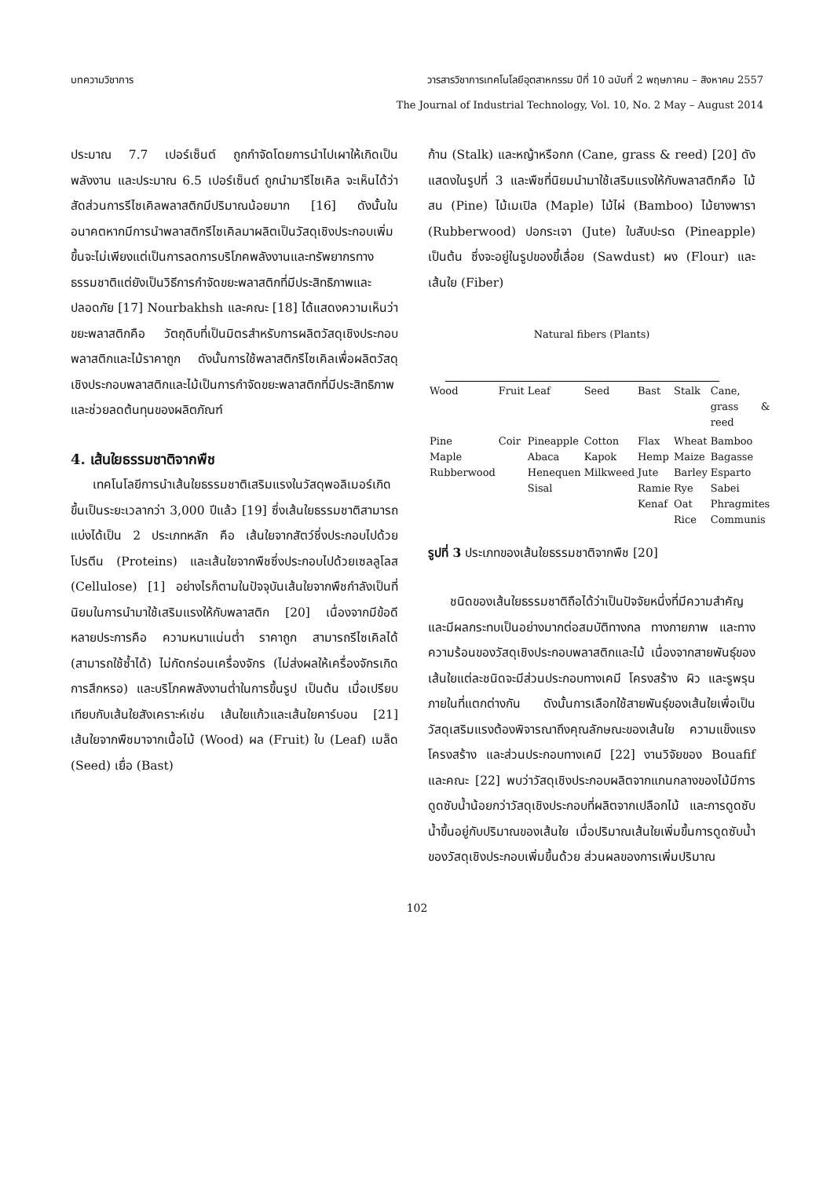บทความวิชาการ วารสารวิชาการเทคโนโลยีอุตสาหกรรม ปีที่ 10 ฉบับที่ 2 พฤษภาคม – สิงหาคม 2557
The Journal of Industrial Technology, Vol. 10, No. 2 May – August 2014
ประมาณ 7.7 เปอร์เซ็นต์ ถูกกำจัดโดยการนำไปเผาให้เกิดเป็นพลังงาน และประมาณ 6.5 เปอร์เซ็นต์ ถูกนำมารีไซเคิล จะเห็นได้ว่าสัดส่วนการรีไซเคิลพลาสติกมีปริมาณน้อยมาก [16] ดังนั้นในอนาคตหากมีการนำพลาสติกรีไซเคิลมาผลิตเป็นวัสดุเชิงประกอบเพิ่มขึ้นจะไม่เพียงแต่เป็นการลดการบริโภคพลังงานและทรัพยากรทางธรรมชาติแต่ยังเป็นวิธีการกำจัดขยะพลาสติกที่มีประสิทธิภาพและปลอดภัย [17] Nourbakhsh และคณะ [18] ได้แสดงความเห็นว่าขยะพลาสติกคือ วัตถุดิบที่เป็นมิตรสำหรับการผลิตวัสดุเชิงประกอบพลาสติกและไม้ราคาถูก ดังนั้นการใช้พลาสติกรีไซเคิลเพื่อผลิตวัสดุเชิงประกอบพลาสติกและไม้เป็นการกำจัดขยะพลาสติกที่มีประสิทธิภาพและช่วยลดต้นทุนของผลิตภัณฑ์
4. เส้นใยธรรมชาติจากพืช
เทคโนโลยีการนำเส้นใยธรรมชาติเสริมแรงในวัสดุพอลิเมอร์เกิดขึ้นเป็นระยะเวลากว่า 3,000 ปีแล้ว [19] ซึ่งเส้นใยธรรมชาติสามารถแบ่งได้เป็น 2 ประเภทหลัก คือ เส้นใยจากสัตว์ซึ่งประกอบไปด้วยโปรตีน (Proteins) และเส้นใยจากพืชซึ่งประกอบไปด้วยเซลลูโลส (Cellulose) [1] อย่างไรก็ตามในปัจจุบันเส้นใยจากพืชกำลังเป็นที่นิยมในการนำมาใช้เสริมแรงให้กับพลาสติก [20] เนื่องจากมีข้อดีหลายประการคือ ความหนาแน่นต่ำ ราคาถูก สามารถรีไซเคิลได้ (สามารถใช้ซ้ำได้) ไม่กัดกร่อนเครื่องจักร (ไม่ส่งผลให้เครื่องจักรเกิดการสึกหรอ) และบริโภคพลังงานต่ำในการขึ้นรูป เป็นต้น เมื่อเปรียบเทียบกับเส้นใยสังเคราะห์เช่น เส้นใยแก้วและเส้นใยคาร์บอน [21] เส้นใยจากพืชมาจากเนื้อไม้ (Wood) ผล (Fruit) ใบ (Leaf) เมล็ด (Seed) เยื่อ (Bast)
ก้าน (Stalk) และหญ้าหรือกก (Cane, grass & reed) [20] ดังแสดงในรูปที่ 3 และพืชที่นิยมนำมาใช้เสริมแรงให้กับพลาสติกคือ ไม้สน (Pine) ไม้เมเปิล (Maple) ไม้ไผ่ (Bamboo) ไม้ยางพารา (Rubberwood) ปอกระเจา (Jute) ใบสับปะรด (Pineapple) เป็นต้น ซึ่งจะอยู่ในรูปของขี้เลื่อย (Sawdust) ผง (Flour) และเส้นใย (Fiber)
Natural fibers (Plants)
| Wood | Fruit | Leaf | Seed | Bast | Stalk | Cane, grass & reed |
| Pine Maple Rubberwood | Coir | Pineapple Abaca Henequen Sisal | Cotton Kapok Milkweed | Flax Hemp Jute Ramie Kenaf | Wheat Maize Barley Rye Oat Rice | Bamboo Bagasse Esparto Sabei Phragmites Communis |
รูปที่ 3 ประเภทของเส้นใยธรรมชาติจากพืช [20]
ชนิดของเส้นใยธรรมชาติถือได้ว่าเป็นปัจจัยหนึ่งที่มีความสำคัญและมีผลกระทบเป็นอย่างมากต่อสมบัติทางกล ทางกายภาพ และทางความร้อนของวัสดุเชิงประกอบพลาสติกและไม้ เนื่องจากสายพันธุ์ของเส้นใยแต่ละชนิดจะมีส่วนประกอบทางเคมี โครงสร้าง ผิว และรูพรุนภายในที่แตกต่างกัน ดังนั้นการเลือกใช้สายพันธุ์ของเส้นใยเพื่อเป็นวัสดุเสริมแรงต้องพิจารณาถึงคุณลักษณะของเส้นใย ความแข็งแรง โครงสร้าง และส่วนประกอบทางเคมี [22] งานวิจัยของ Bouafif และคณะ [22] พบว่าวัสดุเชิงประกอบผลิตจากแกนกลางของไม้มีการดูดซับน้ำน้อยกว่าวัสดุเชิงประกอบที่ผลิตจากเปลือกไม้ และการดูดซับน้ำขึ้นอยู่กับปริมาณของเส้นใย เมื่อปริมาณเส้นใยเพิ่มขึ้นการดูดซับน้ำของวัสดุเชิงประกอบเพิ่มขึ้นด้วย ส่วนผลของการเพิ่มปริมาณ
102